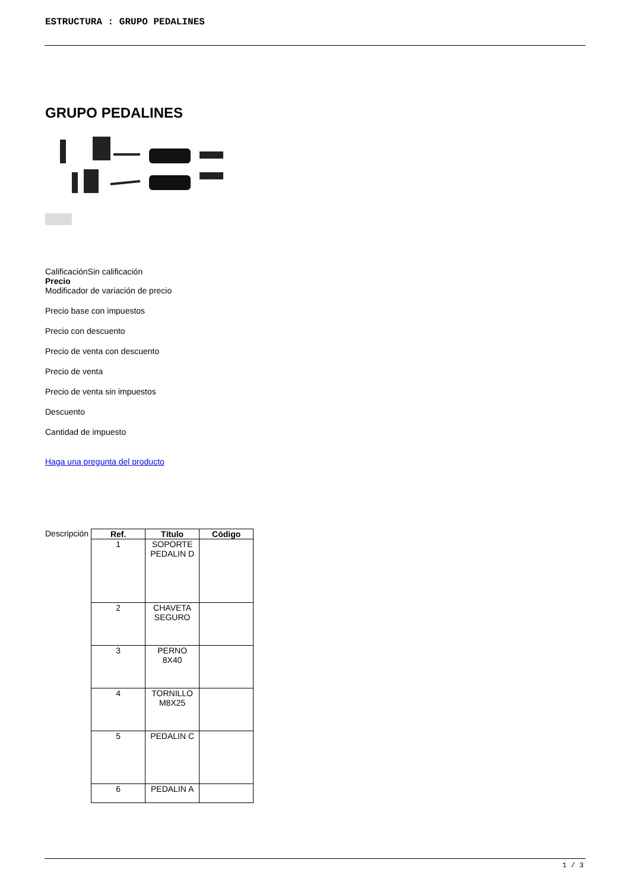ESTRUCTURA : GRUPO PEDALINES
GRUPO PEDALINES
CalificaciónSin calificación
Precio
Modificador de variación de precio
Precio base con impuestos
Precio con descuento
Precio de venta con descuento
Precio de venta
Precio de venta sin impuestos
Descuento
Cantidad de impuesto
Haga una pregunta del producto
Descripción
| Ref. | Título | Código |
| --- | --- | --- |
| 1 | SOPORTE PEDALIN D | |
| 2 | CHAVETA SEGURO | |
| 3 | PERNO 8X40 | |
| 4 | TORNILLO M8X25 | |
| 5 | PEDALIN C | |
| 6 | PEDALIN A | |
1 / 3